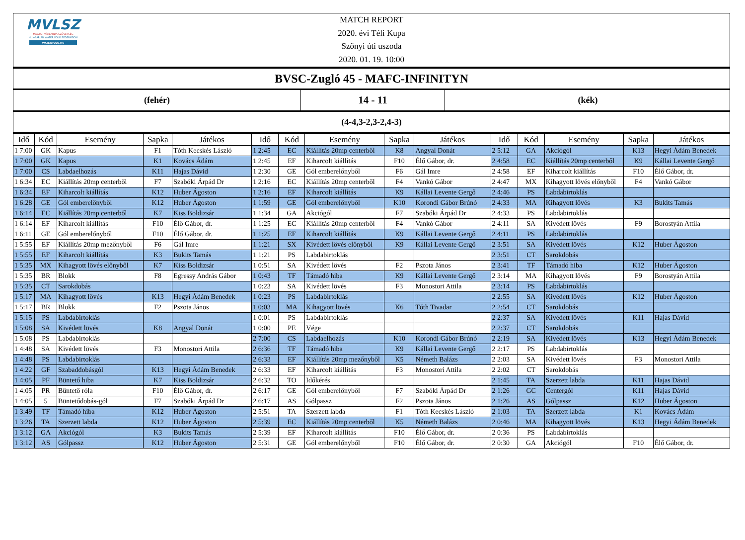MVLSZ
MAGYAR VÍZILABDA SZÖVETSÉG
HUNGARIAN WATER POLO FEDERATION
WATERPOLO.HU
MATCH REPORT
2020. évi Téli Kupa
Szőnyi úti uszoda
2020. 01. 19. 10:00
BVSC-Zugló 45 - MAFC-INFINITYN
(fehér)
14 - 11
(kék)
(4-4,3-2,3-2,4-3)
| Idő | Kód | Esemény | Sapka | Játékos | Idő | Kód | Esemény | Sapka | Játékos | Idő | Kód | Esemény | Sapka | Játékos |
| --- | --- | --- | --- | --- | --- | --- | --- | --- | --- | --- | --- | --- | --- | --- |
| 1 7:00 | GK | Kapus | F1 | Tóth Kecskés László | 1 2:45 | EC | Kiállítás 20mp centerből | K8 | Angyal Donát | 2 5:12 | GA | Akciógól | K13 | Hegyi Ádám Benedek |
| 1 7:00 | GK | Kapus | K1 | Kovács Ádám | 1 2:45 | EF | Kiharcolt kiállítás | F10 | Élő Gábor, dr. | 2 4:58 | EC | Kiállítás 20mp centerből | K9 | Kállai Levente Gergő |
| 1 7:00 | CS | Labdaelhozás | K11 | Hajas Dávid | 1 2:30 | GE | Gól emberelőnyből | F6 | Gál Imre | 2 4:58 | EF | Kiharcolt kiállítás | F10 | Élő Gábor, dr. |
| 1 6:34 | EC | Kiállítás 20mp centerből | F7 | Szabóki Árpád Dr | 1 2:16 | EC | Kiállítás 20mp centerből | F4 | Vankó Gábor | 2 4:47 | MX | Kihagyott lövés előnyből | F4 | Vankó Gábor |
| 1 6:34 | EF | Kiharcolt kiállítás | K12 | Huber Ágoston | 1 2:16 | EF | Kiharcolt kiállítás | K9 | Kállai Levente Gergő | 2 4:46 | PS | Labdabirtoklás | | |
| 1 6:28 | GE | Gól emberelőnyből | K12 | Huber Ágoston | 1 1:59 | GE | Gól emberelőnyből | K10 | Korondi Gábor Brúnó | 2 4:33 | MA | Kihagyott lövés | K3 | Bukits Tamás |
| 1 6:14 | EC | Kiállítás 20mp centerből | K7 | Kiss Boldizsár | 1 1:34 | GA | Akciógól | F7 | Szabóki Árpád Dr | 2 4:33 | PS | Labdabirtoklás | | |
| 1 6:14 | EF | Kiharcolt kiállítás | F10 | Élő Gábor, dr. | 1 1:25 | EC | Kiállítás 20mp centerből | F4 | Vankó Gábor | 2 4:11 | SA | Kivédett lövés | F9 | Borostyán Attila |
| 1 6:11 | GE | Gól emberelőnyből | F10 | Élő Gábor, dr. | 1 1:25 | EF | Kiharcolt kiállítás | K9 | Kállai Levente Gergő | 2 4:11 | PS | Labdabirtoklás | | |
| 1 5:55 | EF | Kiállítás 20mp mezőnyből | F6 | Gál Imre | 1 1:21 | SX | Kivédett lövés előnyből | K9 | Kállai Levente Gergő | 2 3:51 | SA | Kivédett lövés | K12 | Huber Ágoston |
| 1 5:55 | EF | Kiharcolt kiállítás | K3 | Bukits Tamás | 1 1:21 | PS | Labdabirtoklás | | | 2 3:51 | CT | Sarokdobás | | |
| 1 5:35 | MX | Kihagyott lövés előnyből | K7 | Kiss Boldizsár | 1 0:51 | SA | Kivédett lövés | F2 | Pszota János | 2 3:41 | TF | Támadó hiba | K12 | Huber Ágoston |
| 1 5:35 | BR | Blokk | F8 | Egressy András Gábor | 1 0:43 | TF | Támadó hiba | K9 | Kállai Levente Gergő | 2 3:14 | MA | Kihagyott lövés | F9 | Borostyán Attila |
| 1 5:35 | CT | Sarokdobás | | | 1 0:23 | SA | Kivédett lövés | F3 | Monostori Attila | 2 3:14 | PS | Labdabirtoklás | | |
| 1 5:17 | MA | Kihagyott lövés | K13 | Hegyi Ádám Benedek | 1 0:23 | PS | Labdabirtoklás | | | 2 2:55 | SA | Kivédett lövés | K12 | Huber Ágoston |
| 1 5:17 | BR | Blokk | F2 | Pszota János | 1 0:03 | MA | Kihagyott lövés | K6 | Tóth Tivadar | 2 2:54 | CT | Sarokdobás | | |
| 1 5:15 | PS | Labdabirtoklás | | | 1 0:01 | PS | Labdabirtoklás | | | 2 2:37 | SA | Kivédett lövés | K11 | Hajas Dávid |
| 1 5:08 | SA | Kivédett lövés | K8 | Angyal Donát | 1 0:00 | PE | Vége | | | 2 2:37 | CT | Sarokdobás | | |
| 1 5:08 | PS | Labdabirtoklás | | | 2 7:00 | CS | Labdaelhozás | K10 | Korondi Gábor Brúnó | 2 2:19 | SA | Kivédett lövés | K13 | Hegyi Ádám Benedek |
| 1 4:48 | SA | Kivédett lövés | F3 | Monostori Attila | 2 6:36 | TF | Támadó hiba | K9 | Kállai Levente Gergő | 2 2:17 | PS | Labdabirtoklás | | |
| 1 4:48 | PS | Labdabirtoklás | | | 2 6:33 | EF | Kiállítás 20mp mezőnyből | K5 | Németh Balázs | 2 2:03 | SA | Kivédett lövés | F3 | Monostori Attila |
| 1 4:22 | GF | Szabaddobásgól | K13 | Hegyi Ádám Benedek | 2 6:33 | EF | Kiharcolt kiállítás | F3 | Monostori Attila | 2 2:02 | CT | Sarokdobás | | |
| 1 4:05 | PF | Büntető hiba | K7 | Kiss Boldizsár | 2 6:32 | TO | Időkérés | | | 2 1:45 | TA | Szerzett labda | K11 | Hajas Dávid |
| 1 4:05 | PR | Büntető róla | F10 | Élő Gábor, dr. | 2 6:17 | GE | Gól emberelőnyből | F7 | Szabóki Árpád Dr | 2 1:26 | GC | Centergól | K11 | Hajas Dávid |
| 1 4:05 | 5 | Büntetődobás-gól | F7 | Szabóki Árpád Dr | 2 6:17 | AS | Gólpassz | F2 | Pszota János | 2 1:26 | AS | Gólpassz | K12 | Huber Ágoston |
| 1 3:49 | TF | Támadó hiba | K12 | Huber Ágoston | 2 5:51 | TA | Szerzett labda | F1 | Tóth Kecskés László | 2 1:03 | TA | Szerzett labda | K1 | Kovács Ádám |
| 1 3:26 | TA | Szerzett labda | K12 | Huber Ágoston | 2 5:39 | EC | Kiállítás 20mp centerből | K5 | Németh Balázs | 2 0:46 | MA | Kihagyott lövés | K13 | Hegyi Ádám Benedek |
| 1 3:12 | GA | Akciógól | K3 | Bukits Tamás | 2 5:39 | EF | Kiharcolt kiállítás | F10 | Élő Gábor, dr. | 2 0:36 | PS | Labdabirtoklás | | |
| 1 3:12 | AS | Gólpassz | K12 | Huber Ágoston | 2 5:31 | GE | Gól emberelőnyből | F10 | Élő Gábor, dr. | 2 0:30 | GA | Akciógól | F10 | Élő Gábor, dr. |